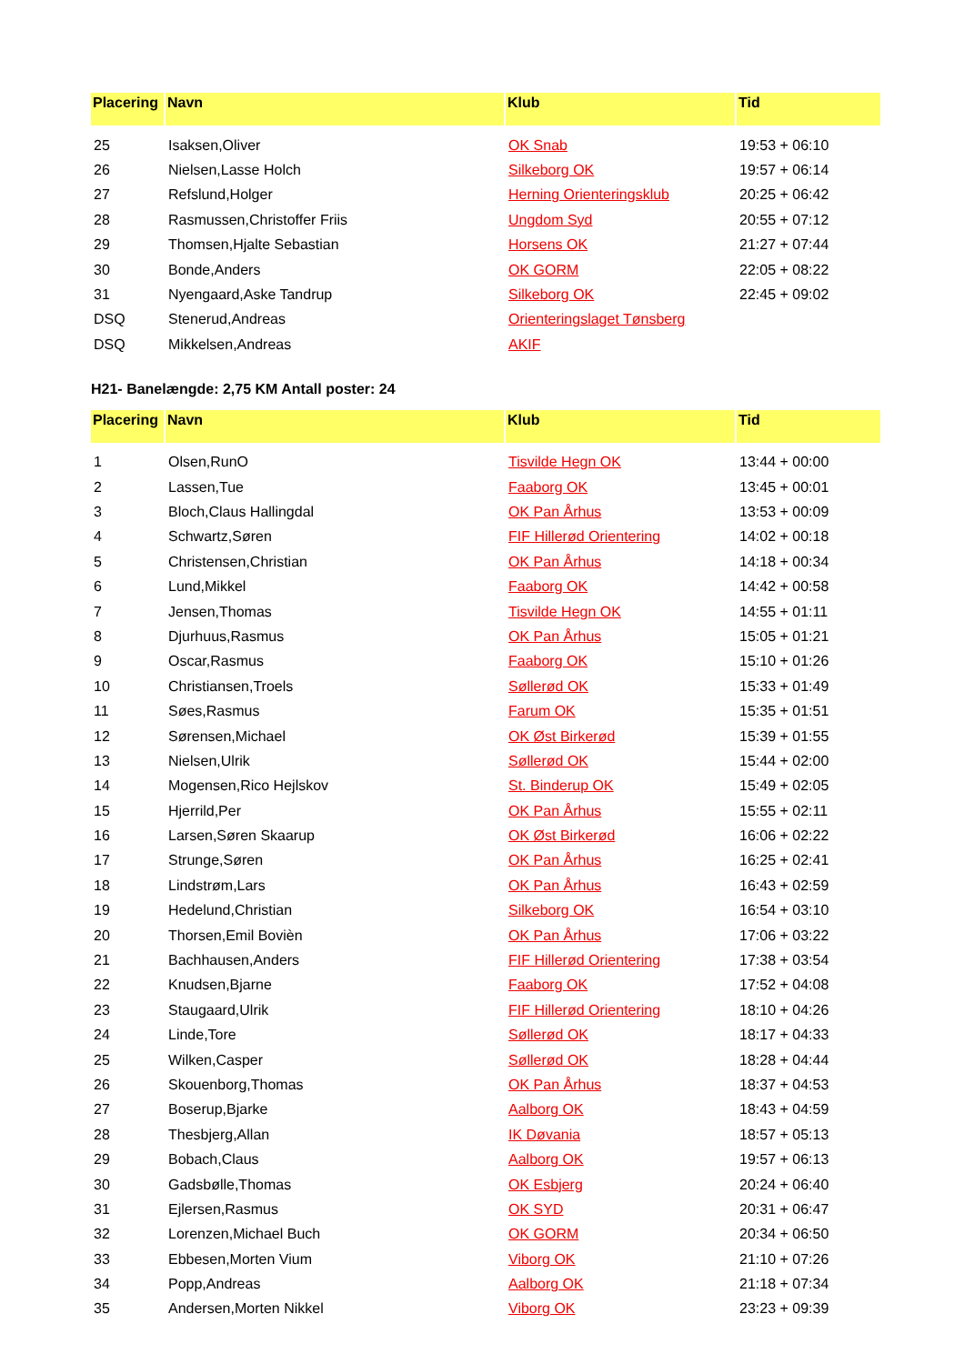| Placering | Navn | Klub | Tid |
| --- | --- | --- | --- |
| 25 | Isaksen,Oliver | OK Snab | 19:53 + 06:10 |
| 26 | Nielsen,Lasse Holch | Silkeborg OK | 19:57 + 06:14 |
| 27 | Refslund,Holger | Herning Orienteringsklub | 20:25 + 06:42 |
| 28 | Rasmussen,Christoffer Friis | Ungdom Syd | 20:55 + 07:12 |
| 29 | Thomsen,Hjalte Sebastian | Horsens OK | 21:27 + 07:44 |
| 30 | Bonde,Anders | OK GORM | 22:05 + 08:22 |
| 31 | Nyengaard,Aske Tandrup | Silkeborg OK | 22:45 + 09:02 |
| DSQ | Stenerud,Andreas | Orienteringslaget Tønsberg | |
| DSQ | Mikkelsen,Andreas | AKIF | |
H21- Banelængde: 2,75 KM Antall poster: 24
| Placering | Navn | Klub | Tid |
| --- | --- | --- | --- |
| 1 | Olsen,RunO | Tisvilde Hegn OK | 13:44 + 00:00 |
| 2 | Lassen,Tue | Faaborg OK | 13:45 + 00:01 |
| 3 | Bloch,Claus Hallingdal | OK Pan Århus | 13:53 + 00:09 |
| 4 | Schwartz,Søren | FIF Hillerød Orientering | 14:02 + 00:18 |
| 5 | Christensen,Christian | OK Pan Århus | 14:18 + 00:34 |
| 6 | Lund,Mikkel | Faaborg OK | 14:42 + 00:58 |
| 7 | Jensen,Thomas | Tisvilde Hegn OK | 14:55 + 01:11 |
| 8 | Djurhuus,Rasmus | OK Pan Århus | 15:05 + 01:21 |
| 9 | Oscar,Rasmus | Faaborg OK | 15:10 + 01:26 |
| 10 | Christiansen,Troels | Søllerød OK | 15:33 + 01:49 |
| 11 | Søes,Rasmus | Farum OK | 15:35 + 01:51 |
| 12 | Sørensen,Michael | OK Øst Birkerød | 15:39 + 01:55 |
| 13 | Nielsen,Ulrik | Søllerød OK | 15:44 + 02:00 |
| 14 | Mogensen,Rico Hejlskov | St. Binderup OK | 15:49 + 02:05 |
| 15 | Hjerrild,Per | OK Pan Århus | 15:55 + 02:11 |
| 16 | Larsen,Søren Skaarup | OK Øst Birkerød | 16:06 + 02:22 |
| 17 | Strunge,Søren | OK Pan Århus | 16:25 + 02:41 |
| 18 | Lindstrøm,Lars | OK Pan Århus | 16:43 + 02:59 |
| 19 | Hedelund,Christian | Silkeborg OK | 16:54 + 03:10 |
| 20 | Thorsen,Emil Boviѐn | OK Pan Århus | 17:06 + 03:22 |
| 21 | Bachhausen,Anders | FIF Hillerød Orientering | 17:38 + 03:54 |
| 22 | Knudsen,Bjarne | Faaborg OK | 17:52 + 04:08 |
| 23 | Staugaard,Ulrik | FIF Hillerød Orientering | 18:10 + 04:26 |
| 24 | Linde,Tore | Søllerød OK | 18:17 + 04:33 |
| 25 | Wilken,Casper | Søllerød OK | 18:28 + 04:44 |
| 26 | Skouenborg,Thomas | OK Pan Århus | 18:37 + 04:53 |
| 27 | Boserup,Bjarke | Aalborg OK | 18:43 + 04:59 |
| 28 | Thesbjerg,Allan | IK Døvania | 18:57 + 05:13 |
| 29 | Bobach,Claus | Aalborg OK | 19:57 + 06:13 |
| 30 | Gadsbølle,Thomas | OK Esbjerg | 20:24 + 06:40 |
| 31 | Ejlersen,Rasmus | OK SYD | 20:31 + 06:47 |
| 32 | Lorenzen,Michael Buch | OK GORM | 20:34 + 06:50 |
| 33 | Ebbesen,Morten Vium | Viborg OK | 21:10 + 07:26 |
| 34 | Popp,Andreas | Aalborg OK | 21:18 + 07:34 |
| 35 | Andersen,Morten Nikkel | Viborg OK | 23:23 + 09:39 |